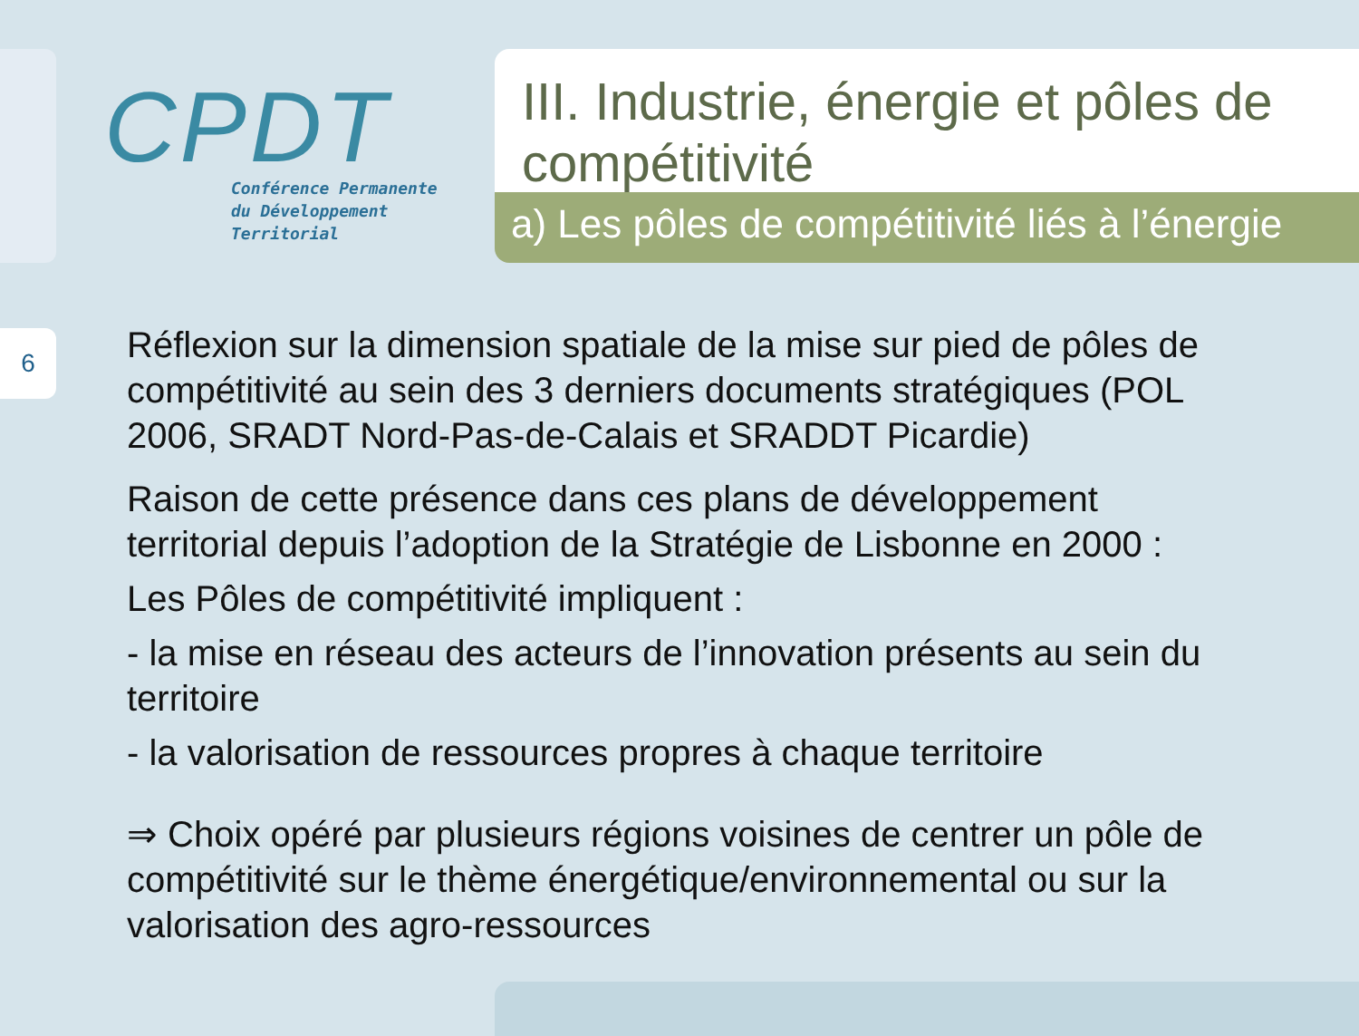CPDT
Conférence Permanente
du Développement
Territorial
III. Industrie, énergie et pôles de compétitivité
a) Les pôles de compétitivité liés à l’énergie
6
Réflexion sur la dimension spatiale de la mise sur pied de pôles de compétitivité au sein des 3 derniers documents stratégiques (POL 2006, SRADT Nord-Pas-de-Calais et SRADDT Picardie)
Raison de cette présence dans ces plans de développement territorial depuis l’adoption de la Stratégie de Lisbonne en 2000 :
Les Pôles de compétitivité impliquent :
- la mise en réseau des acteurs de l’innovation présents au sein du territoire
- la valorisation de ressources propres à chaque territoire
⇒ Choix opéré par plusieurs régions voisines de centrer un pôle de compétitivité sur le thème énergétique/environnemental ou sur la valorisation des agro-ressources